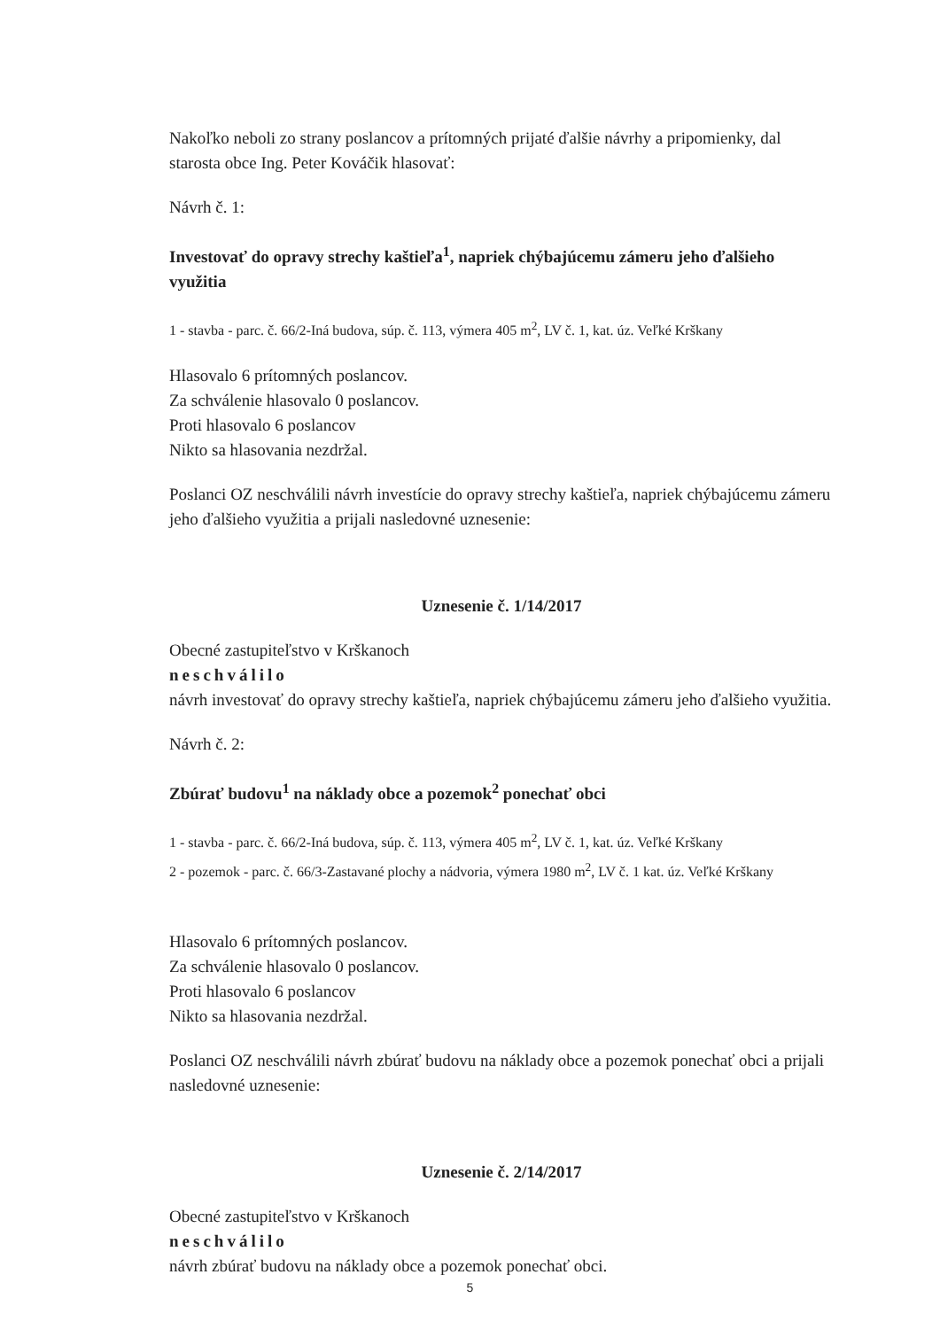Nakoľko neboli zo strany poslancov a prítomných prijaté ďalšie návrhy a pripomienky, dal starosta obce Ing. Peter Kováčik hlasovať:
Návrh č. 1:
Investovať do opravy strechy kaštieľa<sup>1</sup>, napriek chýbajúcemu zámeru jeho ďalšieho využitia
1 - stavba - parc. č. 66/2-Iná budova, súp. č. 113, výmera 405 m<sup>2</sup>, LV č. 1, kat. úz. Veľké Krškany
Hlasovalo 6 prítomných poslancov.
Za schválenie hlasovalo 0 poslancov.
Proti hlasovalo 6 poslancov
Nikto sa hlasovania nezdržal.
Poslanci OZ neschválili návrh investície do opravy strechy kaštieľa, napriek chýbajúcemu zámeru jeho ďalšieho využitia a prijali nasledovné uznesenie:
Uznesenie č. 1/14/2017
Obecné zastupiteľstvo v Krškanoch
neschválilo
návrh investovať do opravy strechy kaštieľa, napriek chýbajúcemu zámeru jeho ďalšieho využitia.
Návrh č. 2:
Zbúrať budovu<sup>1</sup> na náklady obce a pozemok<sup>2</sup> ponechať obci
1 - stavba - parc. č. 66/2-Iná budova, súp. č. 113, výmera 405 m<sup>2</sup>, LV č. 1, kat. úz. Veľké Krškany
2 - pozemok - parc. č. 66/3-Zastavané plochy a nádvoria, výmera 1980 m<sup>2</sup>, LV č. 1 kat. úz. Veľké Krškany
Hlasovalo 6 prítomných poslancov.
Za schválenie hlasovalo 0 poslancov.
Proti hlasovalo 6 poslancov
Nikto sa hlasovania nezdržal.
Poslanci OZ neschválili návrh zbúrať budovu na náklady obce a pozemok ponechať obci a prijali nasledovné uznesenie:
Uznesenie č. 2/14/2017
Obecné zastupiteľstvo v Krškanoch
neschválilo
návrh zbúrať budovu na náklady obce a pozemok ponechať obci.
5